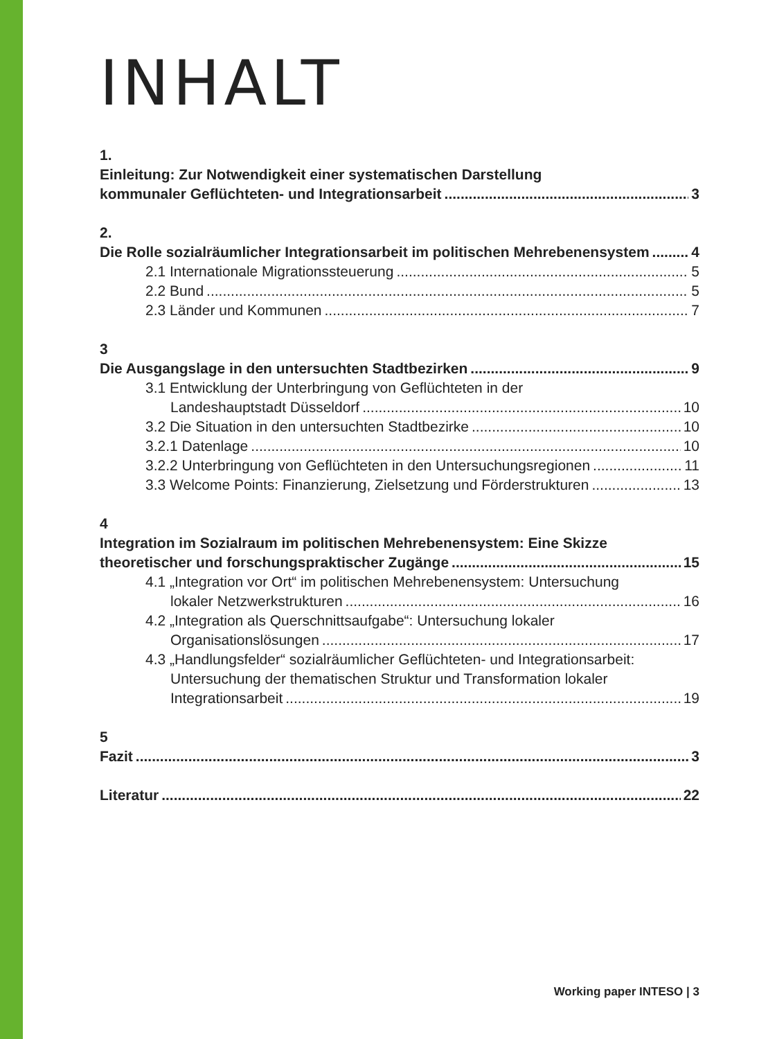INHALT
1.
Einleitung: Zur Notwendigkeit einer systematischen Darstellung
kommunaler Geflüchteten- und Integrationsarbeit 3
2.
Die Rolle sozialräumlicher Integrationsarbeit im politischen Mehrebenensystem 4
2.1 Internationale Migrationssteuerung 5
2.2 Bund 5
2.3 Länder und Kommunen 7
3
Die Ausgangslage in den untersuchten Stadtbezirken 9
3.1 Entwicklung der Unterbringung von Geflüchteten in der
Landeshauptstadt Düsseldorf 10
3.2 Die Situation in den untersuchten Stadtbezirke 10
3.2.1 Datenlage 10
3.2.2 Unterbringung von Geflüchteten in den Untersuchungsregionen 11
3.3 Welcome Points: Finanzierung, Zielsetzung und Förderstrukturen 13
4
Integration im Sozialraum im politischen Mehrebenensystem: Eine Skizze
theoretischer und forschungspraktischer Zugänge 15
4.1 „Integration vor Ort“ im politischen Mehrebenensystem: Untersuchung
lokaler Netzwerkstrukturen 16
4.2 „Integration als Querschnittsaufgabe“: Untersuchung lokaler
Organisationslösungen 17
4.3 „Handlungsfelder“ sozialräumlicher Geflüchteten- und Integrationsarbeit:
Untersuchung der thematischen Struktur und Transformation lokaler
Integrationsarbeit 19
5
Fazit 3
Literatur 22
Working paper INTESO | 3